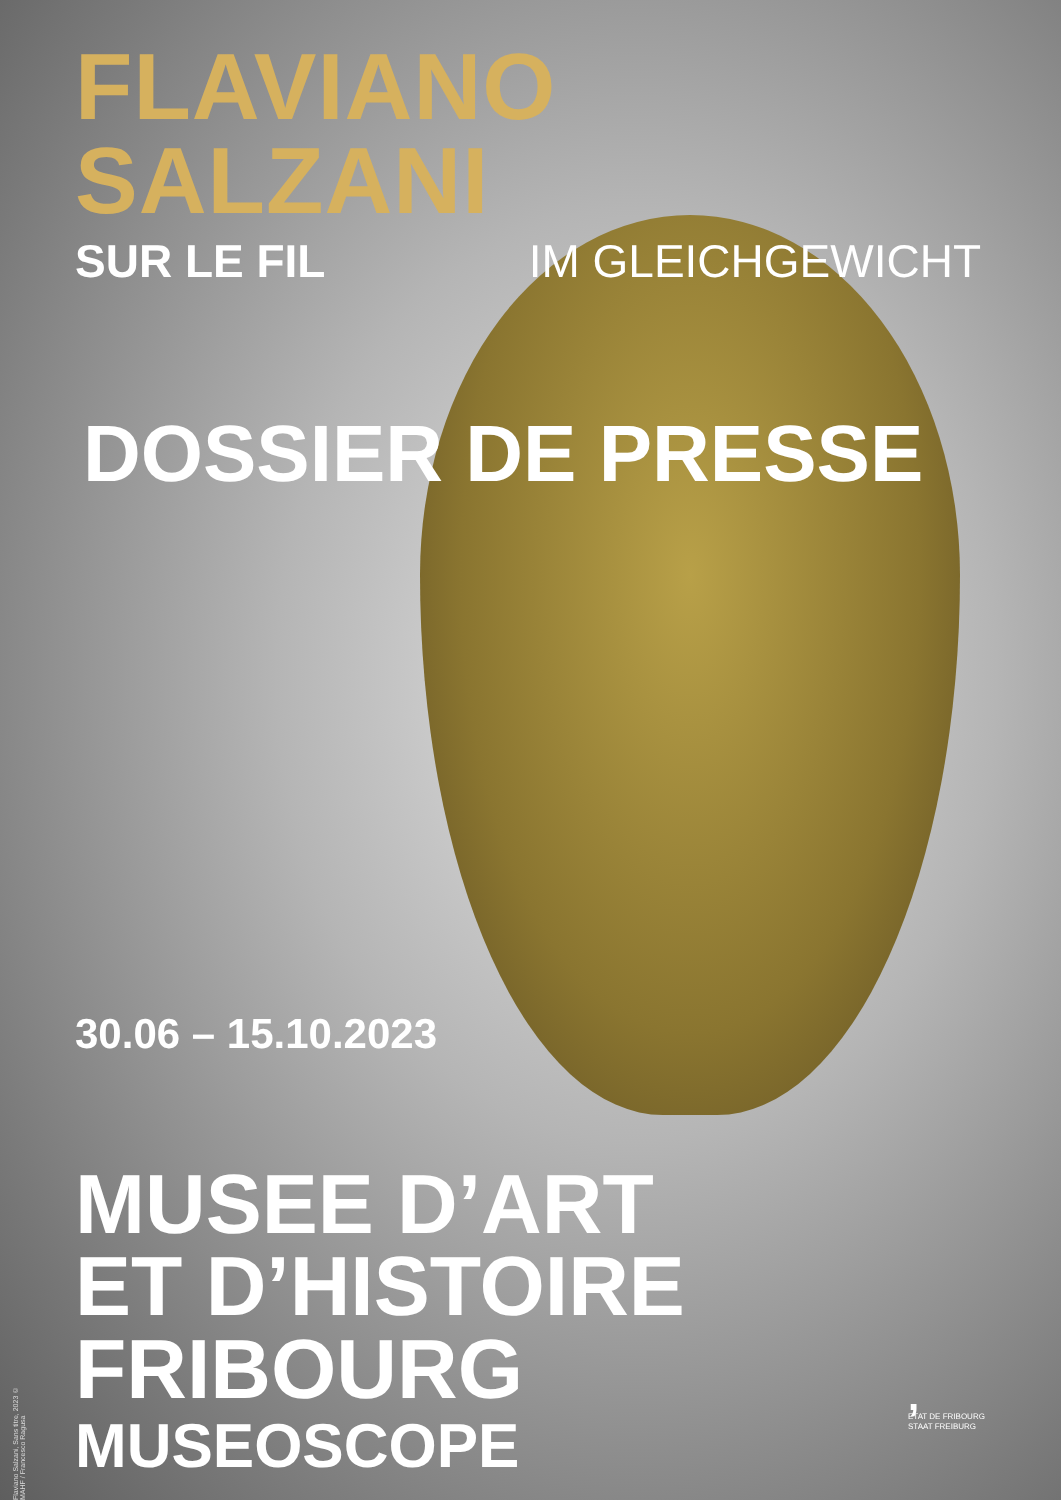FLAVIANO SALZANI
SUR LE FIL IM GLEICHGEWICHT
DOSSIER DE PRESSE
30.06 – 15.10.2023
MUSEE D’ART
ET D’HISTOIRE
FRIBOURG
MUSEOSCOPE
Flaviano Salzani, Sans titre, 2023 © MAHF / Francesco Ragusa
,
ETAT DE FRIBOURG
STAAT FREIBURG